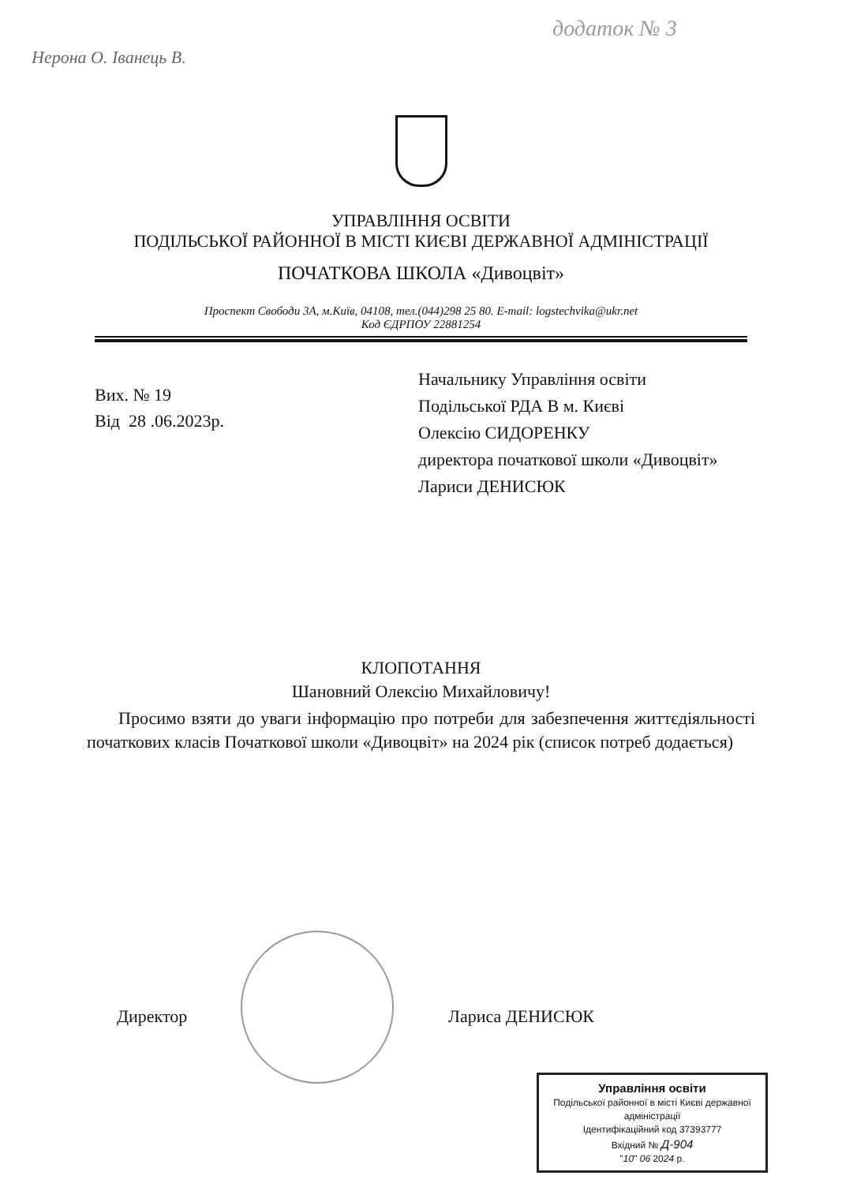додаток № 3
Нерона О. Іванець В.
УПРАВЛІННЯ ОСВІТИ
ПОДІЛЬСЬКОЇ РАЙОННОЇ В МІСТІ КИЄВІ ДЕРЖАВНОЇ АДМІНІСТРАЦІЇ
ПОЧАТКОВА ШКОЛА «Дивоцвіт»
Проспект Свободи 3А, м.Київ, 04108, тел.(044)298 25 80. E-mail: logstechvika@ukr.net
Код ЄДРПОУ 22881254
Вих. № 19
Від 28 .06.2023р.
Начальнику Управління освіти
Подільської РДА В м. Києві
Олексію СИДОРЕНКУ
директора початкової школи «Дивоцвіт»
Лариси ДЕНИСЮК
КЛОПОТАННЯ
Шановний Олексію Михайловичу!
Просимо взяти до уваги інформацію про потреби для забезпечення життєдіяльності початкових класів Початкової школи «Дивоцвіт» на 2024 рік (список потреб додається)
Директор Лариса ДЕНИСЮК
Управління освіти
Подільської районної в місті Києві державної адміністрації
Ідентифікаційний код 37393777
Вхідний № Д-904
"10" 06 2024 р.